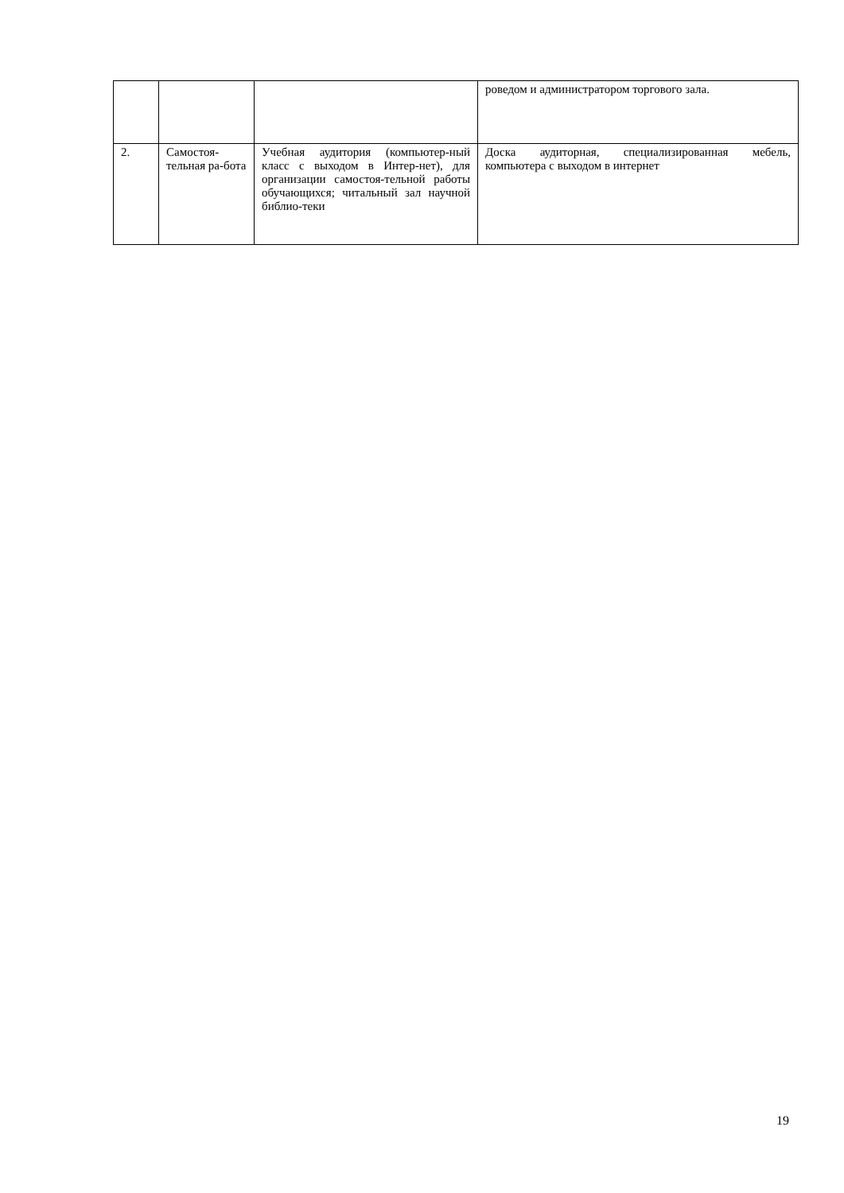| | | | роведом и администратором торгового зала. |
| 2. | Самостоя-тельная ра-бота | Учебная аудитория (компьютер-ный класс с выходом в Интер-нет), для организации самостоя-тельной работы обучающихся; читальный зал научной библио-теки | Доска аудиторная, специализированная мебель, компьютера с выходом в интернет |
19